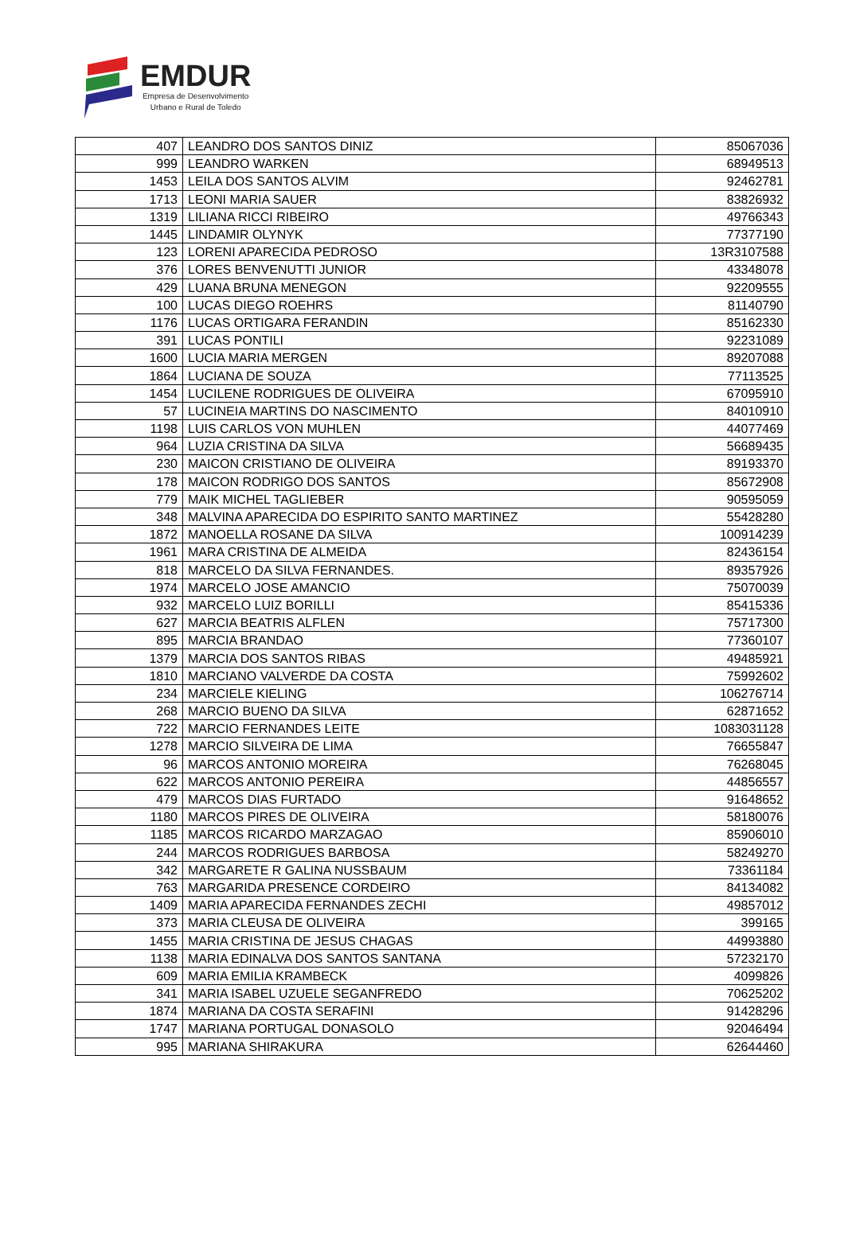EMDUR
Empresa de Desenvolvimento
Urbano e Rural de Toledo
| 407 | LEANDRO DOS SANTOS DINIZ | 85067036 |
| 999 | LEANDRO WARKEN | 68949513 |
| 1453 | LEILA DOS SANTOS ALVIM | 92462781 |
| 1713 | LEONI MARIA SAUER | 83826932 |
| 1319 | LILIANA RICCI RIBEIRO | 49766343 |
| 1445 | LINDAMIR OLYNYK | 77377190 |
| 123 | LORENI APARECIDA PEDROSO | 13R3107588 |
| 376 | LORES BENVENUTTI JUNIOR | 43348078 |
| 429 | LUANA BRUNA MENEGON | 92209555 |
| 100 | LUCAS DIEGO ROEHRS | 81140790 |
| 1176 | LUCAS ORTIGARA FERANDIN | 85162330 |
| 391 | LUCAS PONTILI | 92231089 |
| 1600 | LUCIA MARIA MERGEN | 89207088 |
| 1864 | LUCIANA DE SOUZA | 77113525 |
| 1454 | LUCILENE RODRIGUES DE OLIVEIRA | 67095910 |
| 57 | LUCINEIA MARTINS DO NASCIMENTO | 84010910 |
| 1198 | LUIS CARLOS VON MUHLEN | 44077469 |
| 964 | LUZIA CRISTINA DA SILVA | 56689435 |
| 230 | MAICON CRISTIANO DE OLIVEIRA | 89193370 |
| 178 | MAICON RODRIGO DOS SANTOS | 85672908 |
| 779 | MAIK MICHEL TAGLIEBER | 90595059 |
| 348 | MALVINA APARECIDA DO ESPIRITO SANTO MARTINEZ | 55428280 |
| 1872 | MANOELLA ROSANE DA SILVA | 100914239 |
| 1961 | MARA CRISTINA DE ALMEIDA | 82436154 |
| 818 | MARCELO DA SILVA FERNANDES. | 89357926 |
| 1974 | MARCELO JOSE AMANCIO | 75070039 |
| 932 | MARCELO LUIZ BORILLI | 85415336 |
| 627 | MARCIA BEATRIS ALFLEN | 75717300 |
| 895 | MARCIA BRANDAO | 77360107 |
| 1379 | MARCIA DOS SANTOS RIBAS | 49485921 |
| 1810 | MARCIANO VALVERDE DA COSTA | 75992602 |
| 234 | MARCIELE KIELING | 106276714 |
| 268 | MARCIO BUENO DA SILVA | 62871652 |
| 722 | MARCIO FERNANDES LEITE | 1083031128 |
| 1278 | MARCIO SILVEIRA DE LIMA | 76655847 |
| 96 | MARCOS ANTONIO MOREIRA | 76268045 |
| 622 | MARCOS ANTONIO PEREIRA | 44856557 |
| 479 | MARCOS DIAS FURTADO | 91648652 |
| 1180 | MARCOS PIRES DE OLIVEIRA | 58180076 |
| 1185 | MARCOS RICARDO MARZAGAO | 85906010 |
| 244 | MARCOS RODRIGUES BARBOSA | 58249270 |
| 342 | MARGARETE R GALINA NUSSBAUM | 73361184 |
| 763 | MARGARIDA PRESENCE CORDEIRO | 84134082 |
| 1409 | MARIA APARECIDA FERNANDES ZECHI | 49857012 |
| 373 | MARIA CLEUSA DE OLIVEIRA | 399165 |
| 1455 | MARIA CRISTINA DE JESUS CHAGAS | 44993880 |
| 1138 | MARIA EDINALVA DOS SANTOS SANTANA | 57232170 |
| 609 | MARIA EMILIA KRAMBECK | 4099826 |
| 341 | MARIA ISABEL UZUELE SEGANFREDO | 70625202 |
| 1874 | MARIANA DA COSTA SERAFINI | 91428296 |
| 1747 | MARIANA PORTUGAL DONASOLO | 92046494 |
| 995 | MARIANA SHIRAKURA | 62644460 |